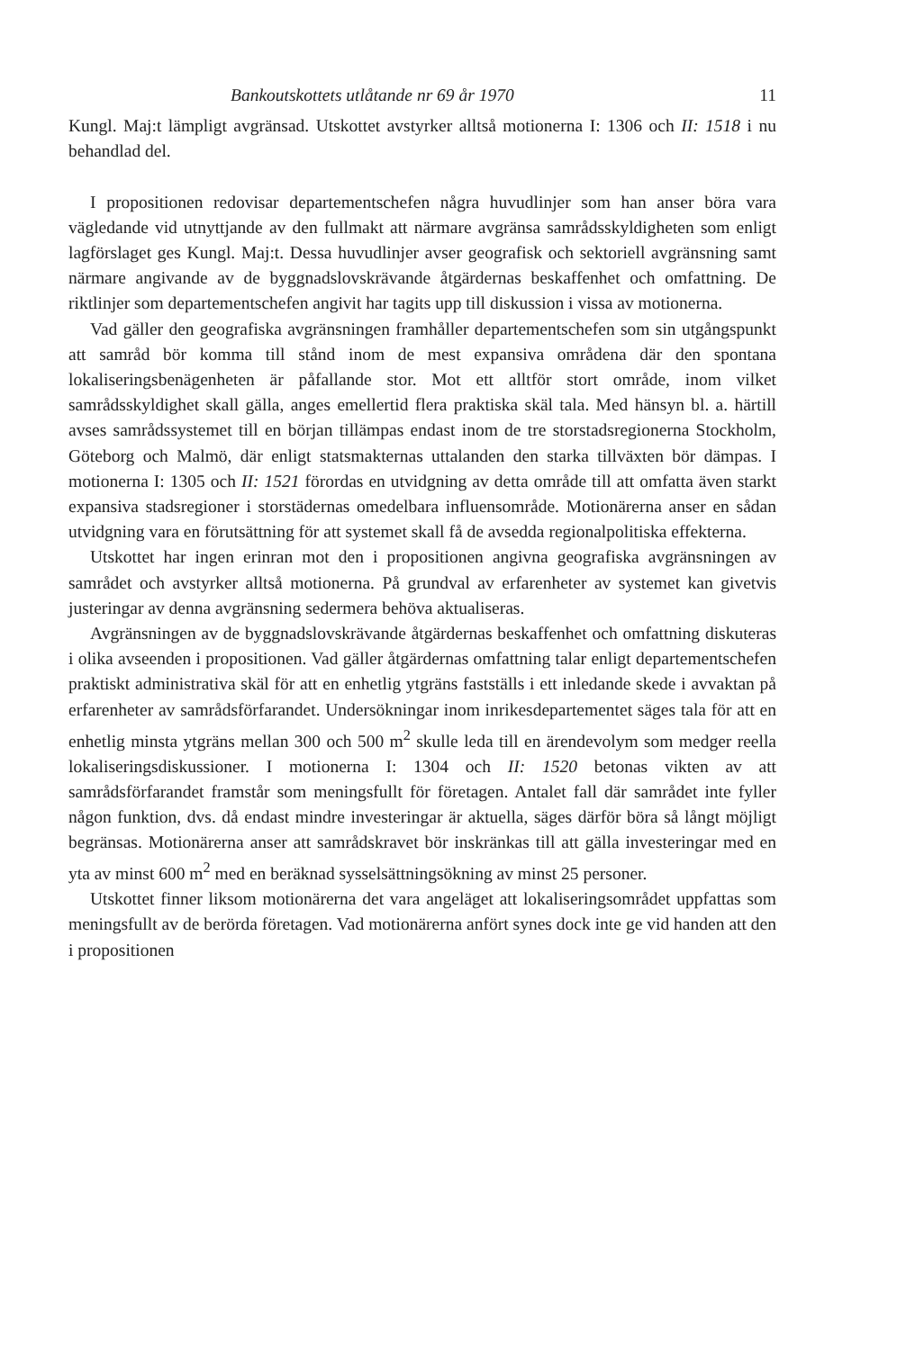Bankoutskottets utlåtande nr 69 år 1970 11
Kungl. Maj:t lämpligt avgränsad. Utskottet avstyrker alltså motionerna I: 1306 och II: 1518 i nu behandlad del.
I propositionen redovisar departementschefen några huvudlinjer som han anser böra vara vägledande vid utnyttjande av den fullmakt att närmare avgränsa samrådsskyldigheten som enligt lagförslaget ges Kungl. Maj:t. Dessa huvudlinjer avser geografisk och sektoriell avgränsning samt närmare angivande av de byggnadslovskrävande åtgärdernas beskaffenhet och omfattning. De riktlinjer som departementschefen angivit har tagits upp till diskussion i vissa av motionerna.
Vad gäller den geografiska avgränsningen framhåller departementschefen som sin utgångspunkt att samråd bör komma till stånd inom de mest expansiva områdena där den spontana lokaliseringsbenägenheten är påfallande stor. Mot ett alltför stort område, inom vilket samrådsskyldighet skall gälla, anges emellertid flera praktiska skäl tala. Med hänsyn bl. a. härtill avses samrådssystemet till en början tillämpas endast inom de tre storstadsregionerna Stockholm, Göteborg och Malmö, där enligt statsmakternas uttalanden den starka tillväxten bör dämpas. I motionerna I: 1305 och II: 1521 förordas en utvidgning av detta område till att omfatta även starkt expansiva stadsregioner i storstädernas omedelbara influensområde. Motionärerna anser en sådan utvidgning vara en förutsättning för att systemet skall få de avsedda regionalpolitiska effekterna.
Utskottet har ingen erinran mot den i propositionen angivna geografiska avgränsningen av samrådet och avstyrker alltså motionerna. På grundval av erfarenheter av systemet kan givetvis justeringar av denna avgränsning sedermera behöva aktualiseras.
Avgränsningen av de byggnadslovskrävande åtgärdernas beskaffenhet och omfattning diskuteras i olika avseenden i propositionen. Vad gäller åtgärdernas omfattning talar enligt departementschefen praktiskt administrativa skäl för att en enhetlig ytgräns fastställs i ett inledande skede i avvaktan på erfarenheter av samrådsförfarandet. Undersökningar inom inrikesdepartementet säges tala för att en enhetlig minsta ytgräns mellan 300 och 500 m<sup>2</sup> skulle leda till en ärendevolym som medger reella lokaliseringsdiskussioner. I motionerna I: 1304 och II: 1520 betonas vikten av att samrådsförfarandet framstår som meningsfullt för företagen. Antalet fall där samrådet inte fyller någon funktion, dvs. då endast mindre investeringar är aktuella, säges därför böra så långt möjligt begränsas. Motionärerna anser att samrådskravet bör inskränkas till att gälla investeringar med en yta av minst 600 m<sup>2</sup> med en beräknad sysselsättningsökning av minst 25 personer.
Utskottet finner liksom motionärerna det vara angeläget att lokaliseringsområdet uppfattas som meningsfullt av de berörda företagen. Vad motionärerna anfört synes dock inte ge vid handen att den i propositionen